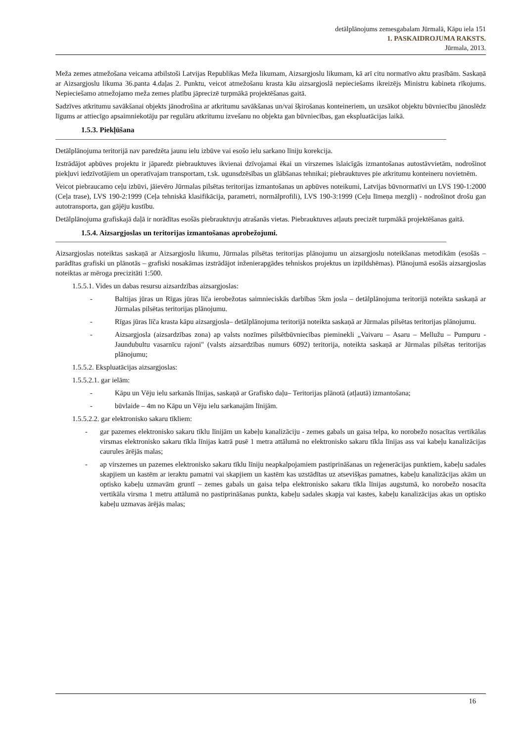detālplānojums zemesgabalam Jūrmalā, Kāpu iela 151
1. PASKAIDROJUMA RAKSTS.
Jūrmala, 2013.
Meža zemes atmežošana veicama atbilstoši Latvijas Republikas Meža likumam, Aizsargjoslu likumam, kā arī citu normatīvo aktu prasībām. Saskaņā ar Aizsargjoslu likuma 36.panta 4.daļas 2. Punktu, veicot atmežošanu krasta kāu aizsargjoslā nepieciešams ikreizējs Ministru kabineta rīkojums. Nepieciešamo atmežojamo meža zemes platību jāprecizē turpmākā projektēšanas gaitā.
Sadzīves atkritumu savākšanai objekts jānodrošina ar atkritumu savākšanas un/vai šķirošanas konteineriem, un uzsākot objektu būvniecību jānoslēdz līgums ar attiecīgo apsaimniekotāju par regulāru atkritumu izvešanu no objekta gan būvniecības, gan ekspluatācijas laikā.
1.5.3. Piekļūšana
Detālplānojuma teritorijā nav paredzēta jaunu ielu izbūve vai esošo ielu sarkano līniju korekcija.
Izstrādājot apbūves projektu ir jāparedz piebrauktuves ikvienai dzīvojamai ēkai un virszemes īslaicīgās izmantošanas autostāvvietām, nodrošinot piekļuvi iedzīvotājiem un operatīvajam transportam, t.sk. ugunsdzēsības un glābšanas tehnikai; piebrauktuves pie atkritumu konteineru novietnēm.
Veicot piebraucamo ceļu izbūvi, jāievēro Jūrmalas pilsētas teritorijas izmantošanas un apbūves noteikumi, Latvijas būvnormatīvi un LVS 190-1:2000 (Ceļa trase), LVS 190-2:1999 (Ceļa tehniskā klasifikācija, parametri, normālprofili), LVS 190-3:1999 (Ceļu līmeņa mezgli) - nodrošinot drošu gan autotransporta, gan gājēju kustību.
Detālplānojuma grafiskajā daļā ir norādītas esošās piebrauktuvju atrašanās vietas. Piebrauktuves atļauts precizēt turpmākā projektēšanas gaitā.
1.5.4. Aizsargjoslas un teritorijas izmantošanas aprobežojumi.
Aizsargjoslas noteiktas saskaņā ar Aizsargjoslu likumu, Jūrmalas pilsētas teritorijas plānojumu un aizsargjoslu noteikšanas metodikām (esošās – parādītas grafiski un plānotās – grafiski nosakāmas izstrādājot inženierapgādes tehniskos projektus un izpildshēmas). Plānojumā esošās aizsargjoslas noteiktas ar mēroga precizitāti 1:500.
1.5.5.1. Vides un dabas resursu aizsardzības aizsargjoslas:
- Baltijas jūras un Rīgas jūras līča ierobežotas saimnieciskās darbības 5km josla – detālplānojuma teritorijā noteikta saskaņā ar Jūrmalas pilsētas teritorijas plānojumu.
- Rīgas jūras līča krasta kāpu aizsargjosla– detālplānojuma teritorijā noteikta saskaņā ar Jūrmalas pilsētas teritorijas plānojumu.
- Aizsargjosla (aizsardzības zona) ap valsts nozīmes pilsētbūvniecības pieminekli „Vaivaru – Asaru – Mellužu – Pumpuru - Jaundubultu vasarnīcu rajoni" (valsts aizsardzības numurs 6092) teritorija, noteikta saskaņā ar Jūrmalas pilsētas teritorijas plānojumu;
1.5.5.2. Ekspluatācijas aizsargjoslas:
1.5.5.2.1. gar ielām:
- Kāpu un Vēju ielu sarkanās līnijas, saskaņā ar Grafisko daļu– Teritorijas plānotā (atļautā) izmantošana;
- būvlaide – 4m no Kāpu un Vēju ielu sarkanajām līnijām.
1.5.5.2.2. gar elektronisko sakaru tīkliem:
- gar pazemes elektronisko sakaru tīklu līnijām un kabeļu kanalizāciju - zemes gabals un gaisa telpa, ko norobežo nosacītas vertikālas virsmas elektronisko sakaru tīkla līnijas katrā pusē 1 metra attālumā no elektronisko sakaru tīkla līnijas ass vai kabeļu kanalizācijas caurules ārējās malas;
- ap virszemes un pazemes elektronisko sakaru tīklu līniju neapkalpojamiem pastiprināšanas un reģenerācijas punktiem, kabeļu sadales skapjiem un kastēm ar ieraktu pamatni vai skapjiem un kastēm kas uzstādītas uz atsevišķas pamatnes, kabeļu kanalizācijas akām un optisko kabeļu uzmavām gruntī – zemes gabals un gaisa telpa elektronisko sakaru tīkla līnijas augstumā, ko norobežo nosacīta vertikāla virsma 1 metru attālumā no pastiprināšanas punkta, kabeļu sadales skapja vai kastes, kabeļu kanalizācijas akas un optisko kabeļu uzmavas ārējās malas;
16